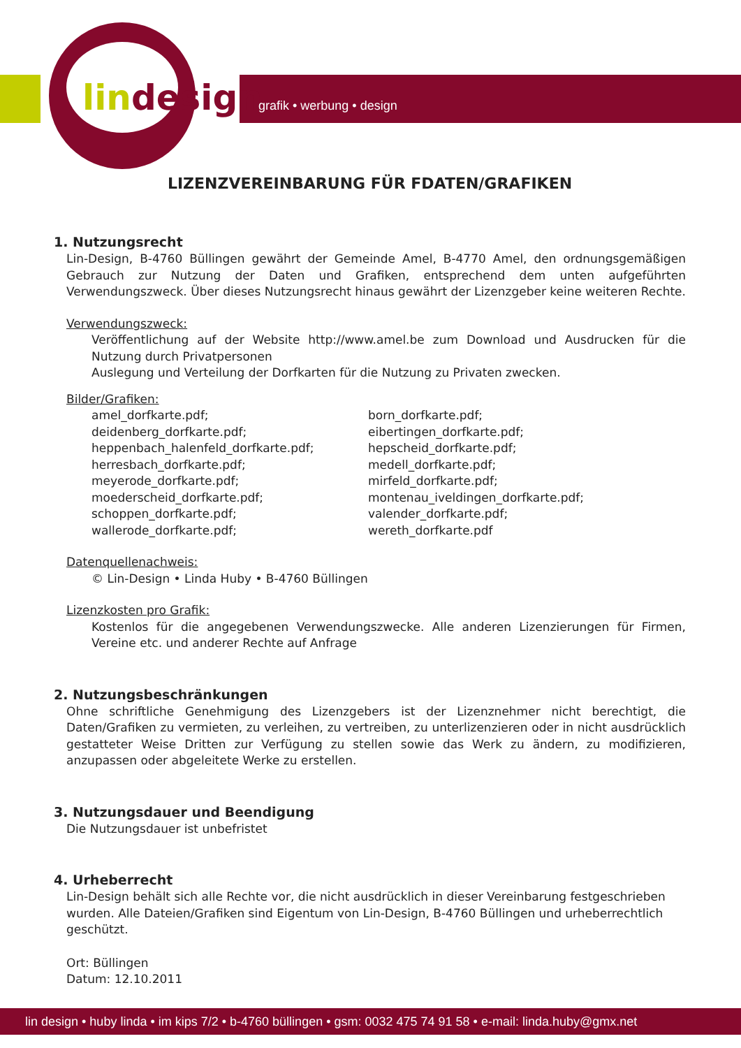lin design grafik • werbung • design
LIZENZVEREINBARUNG FÜR FDATEN/GRAFIKEN
1. Nutzungsrecht
Lin-Design, B-4760 Büllingen gewährt der Gemeinde Amel, B-4770 Amel, den ordnungsgemäßigen Gebrauch zur Nutzung der Daten und Grafiken, entsprechend dem unten aufgeführten Verwendungszweck. Über dieses Nutzungsrecht hinaus gewährt der Lizenzgeber keine weiteren Rechte.
Verwendungszweck:
Veröffentlichung auf der Website http://www.amel.be zum Download und Ausdrucken für die Nutzung durch Privatpersonen
Auslegung und Verteilung der Dorfkarten für die Nutzung zu Privaten zwecken.
Bilder/Grafiken:
amel_dorfkarte.pdf;
deidenberg_dorfkarte.pdf;
heppenbach_halenfeld_dorfkarte.pdf;
herresbach_dorfkarte.pdf;
meyerode_dorfkarte.pdf;
moederscheid_dorfkarte.pdf;
schoppen_dorfkarte.pdf;
wallerode_dorfkarte.pdf;
born_dorfkarte.pdf;
eibertingen_dorfkarte.pdf;
hepscheid_dorfkarte.pdf;
medell_dorfkarte.pdf;
mirfeld_dorfkarte.pdf;
montenau_iveldingen_dorfkarte.pdf;
valender_dorfkarte.pdf;
wereth_dorfkarte.pdf
Datenquellenachweis:
© Lin-Design • Linda Huby • B-4760 Büllingen
Lizenzkosten pro Grafik:
Kostenlos für die angegebenen Verwendungszwecke. Alle anderen Lizenzierungen für Firmen, Vereine etc. und anderer Rechte auf Anfrage
2. Nutzungsbeschränkungen
Ohne schriftliche Genehmigung des Lizenzgebers ist der Lizenznehmer nicht berechtigt, die Daten/Grafiken zu vermieten, zu verleihen, zu vertreiben, zu unterlizenzieren oder in nicht ausdrücklich gestatteter Weise Dritten zur Verfügung zu stellen sowie das Werk zu ändern, zu modifizieren, anzupassen oder abgeleitete Werke zu erstellen.
3. Nutzungsdauer und Beendigung
Die Nutzungsdauer ist unbefristet
4. Urheberrecht
Lin-Design behält sich alle Rechte vor, die nicht ausdrücklich in dieser Vereinbarung festgeschrieben wurden. Alle Dateien/Grafiken sind Eigentum von Lin-Design, B-4760 Büllingen und urheberrechtlich geschützt.
Ort: Büllingen
Datum: 12.10.2011
lin design • huby linda • im kips 7/2 • b-4760 büllingen • gsm: 0032 475 74 91 58 • e-mail: linda.huby@gmx.net